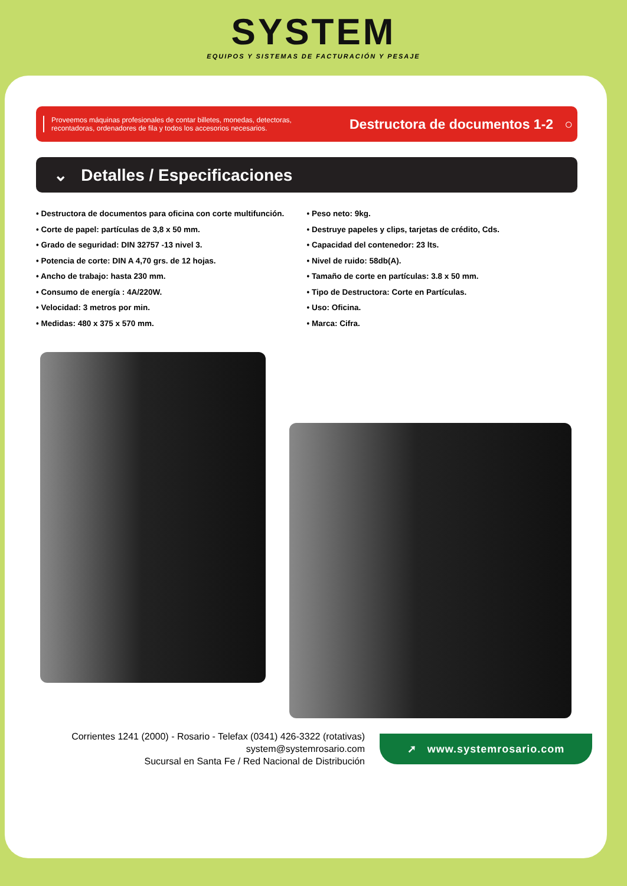SYSTEM
EQUIPOS Y SISTEMAS DE FACTURACIÓN Y PESAJE
Proveemos máquinas profesionales de contar billetes, monedas, detectoras, recontadoras, ordenadores de fila y todos los accesorios necesarios.
Destructora de documentos 1-2 ○
⌄ Detalles / Especificaciones
• Destructora de documentos para oficina con corte multifunción.
• Corte de papel: partículas de 3,8 x 50 mm.
• Grado de seguridad: DIN 32757 -13 nivel 3.
• Potencia de corte: DIN A 4,70 grs. de 12 hojas.
• Ancho de trabajo: hasta 230 mm.
• Consumo de energía : 4A/220W.
• Velocidad: 3 metros por min.
• Medidas: 480 x 375 x 570 mm.
• Peso neto: 9kg.
• Destruye papeles y clips, tarjetas de crédito, Cds.
• Capacidad del contenedor: 23 lts.
• Nivel de ruido: 58db(A).
• Tamaño de corte en partículas: 3.8 x 50 mm.
• Tipo de Destructora: Corte en Partículas.
• Uso: Oficina.
• Marca: Cifra.
Corrientes 1241 (2000) - Rosario - Telefax (0341) 426-3322 (rotativas)
system@systemrosario.com
Sucursal en Santa Fe / Red Nacional de Distribución
➚ www.systemrosario.com